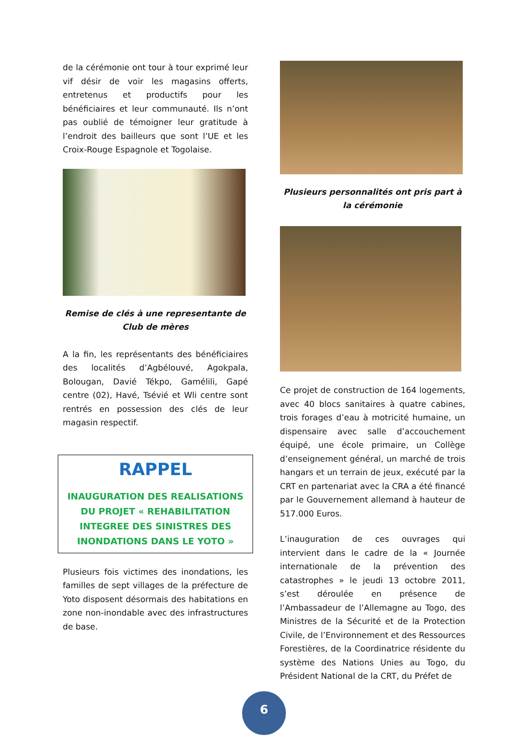de la cérémonie ont tour à tour exprimé leur vif désir de voir les magasins offerts, entretenus et productifs pour les bénéficiaires et leur communauté. Ils n’ont pas oublié de témoigner leur gratitude à l’endroit des bailleurs que sont l’UE et les Croix-Rouge Espagnole et Togolaise.
Remise de clés à une representante de Club de mères
A la fin, les représentants des bénéficiaires des localités d’Agbélouvé, Agokpala, Bolougan, Davié Tékpo, Gamélili, Gapé centre (02), Havé, Tsévié et Wli centre sont rentrés en possession des clés de leur magasin respectif.
RAPPEL
INAUGURATION DES REALISATIONS DU PROJET « REHABILITATION INTEGREE DES SINISTRES DES INONDATIONS DANS LE YOTO »
Plusieurs fois victimes des inondations, les familles de sept villages de la préfecture de Yoto disposent désormais des habitations en zone non-inondable avec des infrastructures de base.
Plusieurs personnalités ont pris part à la cérémonie
Ce projet de construction de 164 logements, avec 40 blocs sanitaires à quatre cabines, trois forages d’eau à motricité humaine, un dispensaire avec salle d’accouchement équipé, une école primaire, un Collège d’enseignement général, un marché de trois hangars et un terrain de jeux, exécuté par la CRT en partenariat avec la CRA a été financé par le Gouvernement allemand à hauteur de 517.000 Euros.
L’inauguration de ces ouvrages qui intervient dans le cadre de la « Journée internationale de la prévention des catastrophes » le jeudi 13 octobre 2011, s’est déroulée en présence de l’Ambassadeur de l’Allemagne au Togo, des Ministres de la Sécurité et de la Protection Civile, de l’Environnement et des Ressources Forestières, de la Coordinatrice résidente du système des Nations Unies au Togo, du Président National de la CRT, du Préfet de
6